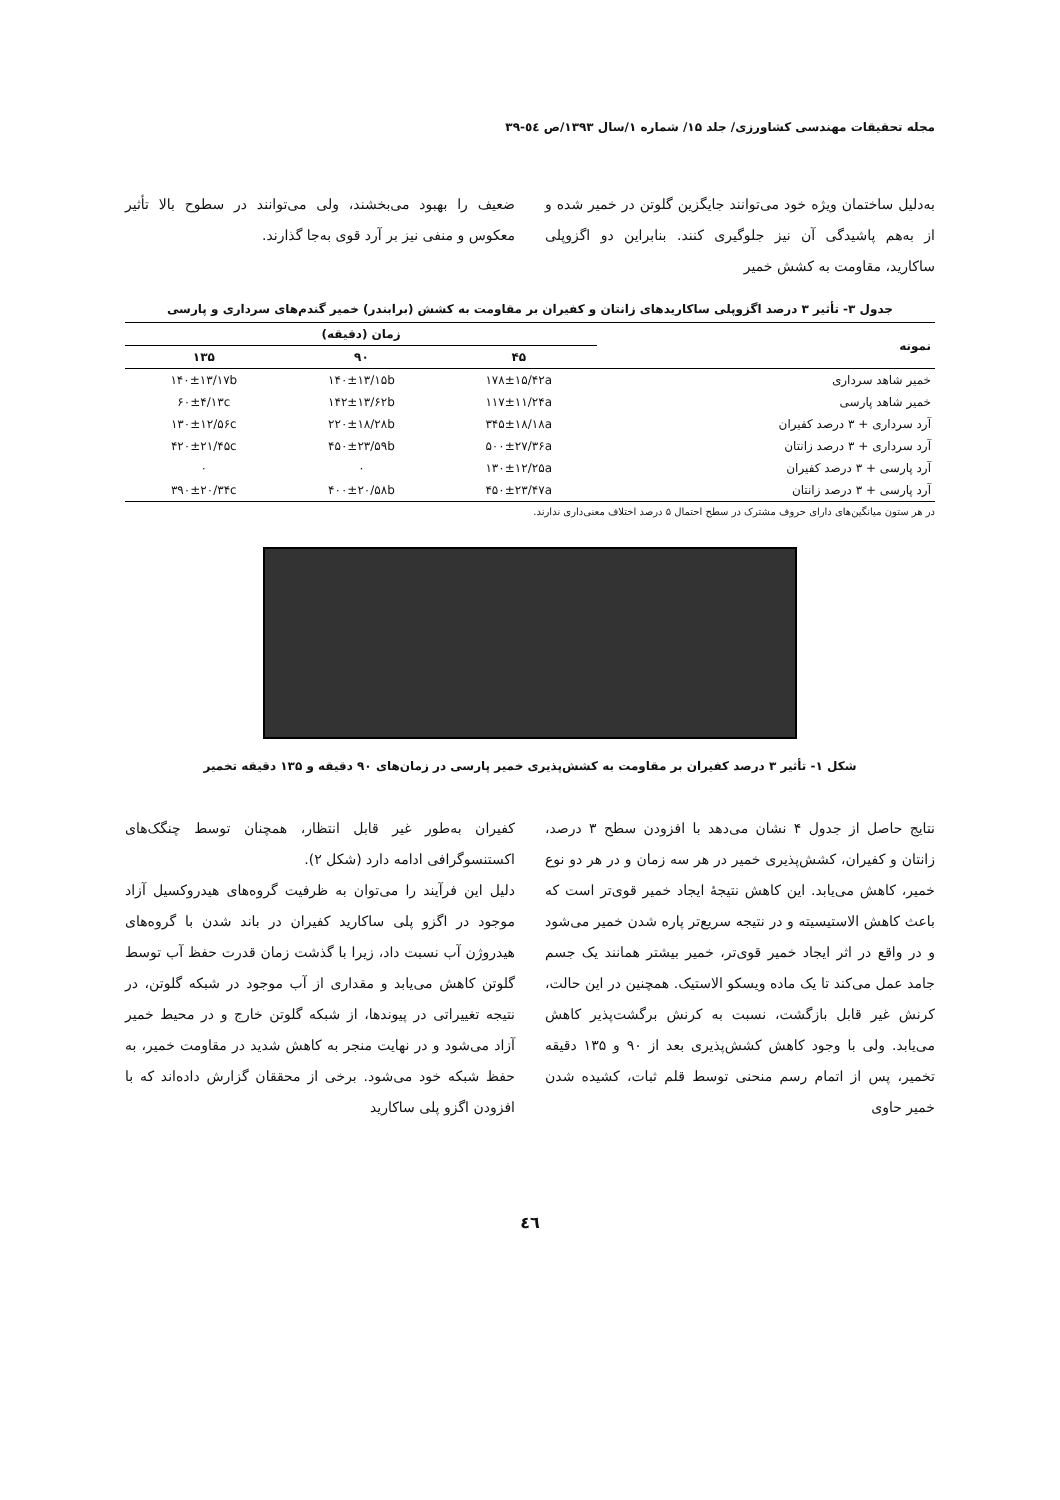مجله تحقیقات مهندسی کشاورزی/ جلد ۱۵/ شماره ۱/سال ۱۳۹۳/ص ٥٤-٣٩
به‌دلیل ساختمان ویژه خود می‌توانند جایگزین گلوتن در خمیر شده و از به‌هم پاشیدگی آن نیز جلوگیری کنند. بنابراین دو اگزوپلی ساکارید، مقاومت به کشش خمیر
ضعیف را بهبود می‌بخشند، ولی می‌توانند در سطوح بالا تأثیر معکوس و منفی نیز بر آرد قوی به‌جا گذارند.
جدول ۳- تأثیر ۳ درصد اگزوپلی ساکاریدهای زانتان و کفیران بر مقاومت به کشش (برابندر) خمیر گندم‌های سرداری و پارسی
| نمونه | زمان (دقیقه) | | |
| --- | --- | --- | --- |
| | ۴۵ | ۹۰ | ۱۳۵ |
| خمیر شاهد سرداری | ۱۷۸±۱۵/۴۲a | ۱۴۰±۱۳/۱۵b | ۱۴۰±۱۳/۱۷b |
| خمیر شاهد پارسی | ۱۱۷±۱۱/۲۴a | ۱۴۲±۱۳/۶۲b | ۶۰±۴/۱۳c |
| آرد سرداری + ۳ درصد کفیران | ۳۴۵±۱۸/۱۸a | ۲۲۰±۱۸/۲۸b | ۱۳۰±۱۲/۵۶c |
| آرد سرداری + ۳ درصد زانتان | ۵۰۰±۲۷/۳۶a | ۴۵۰±۲۳/۵۹b | ۴۲۰±۲۱/۴۵c |
| آرد پارسی + ۳ درصد کفیران | ۱۳۰±۱۲/۲۵a | ۰ | ۰ |
| آرد پارسی + ۳ درصد زانتان | ۴۵۰±۲۳/۴۷a | ۴۰۰±۲۰/۵۸b | ۳۹۰±۲۰/۳۴c |
در هر ستون میانگین‌های دارای حروف مشترک در سطح احتمال ۵ درصد اختلاف معنی‌داری ندارند.
شکل ۱- تأثیر ۳ درصد کفیران بر مقاومت به کشش‌پذیری خمیر پارسی در زمان‌های ۹۰ دقیقه و ۱۳۵ دقیقه تخمیر
نتایج حاصل از جدول ۴ نشان می‌دهد با افزودن سطح ۳ درصد، زانتان و کفیران، کشش‌پذیری خمیر در هر سه زمان و در هر دو نوع خمیر، کاهش می‌یابد. این کاهش نتیجهٔ ایجاد خمیر قوی‌تر است که باعث کاهش الاستیسیته و در نتیجه سریع‌تر پاره شدن خمیر می‌شود و در واقع در اثر ایجاد خمیر قوی‌تر، خمیر بیشتر همانند یک جسم جامد عمل می‌کند تا یک ماده ویسکو الاستیک. همچنین در این حالت، کرنش غیر قابل بازگشت، نسبت به کرنش برگشت‌پذیر کاهش می‌یابد. ولی با وجود کاهش کشش‌پذیری بعد از ۹۰ و ۱۳۵ دقیقه تخمیر، پس از اتمام رسم منحنی توسط قلم ثبات، کشیده شدن خمیر حاوی
کفیران به‌طور غیر قابل انتظار، همچنان توسط چنگک‌های اکستنسوگرافی ادامه دارد (شکل ۲).
دلیل این فرآیند را می‌توان به ظرفیت گروه‌های هیدروکسیل آزاد موجود در اگزو پلی ساکارید کفیران در باند شدن با گروه‌های هیدروژن آب نسبت داد، زیرا با گذشت زمان قدرت حفظ آب توسط گلوتن کاهش می‌یابد و مقداری از آب موجود در شبکه گلوتن، در نتیجه تغییراتی در پیوندها، از شبکه گلوتن خارج و در محیط خمیر آزاد می‌شود و در نهایت منجر به کاهش شدید در مقاومت خمیر، به حفظ شبکه خود می‌شود. برخی از محققان گزارش داده‌اند که با افزودن اگزو پلی ساکارید
٤٦